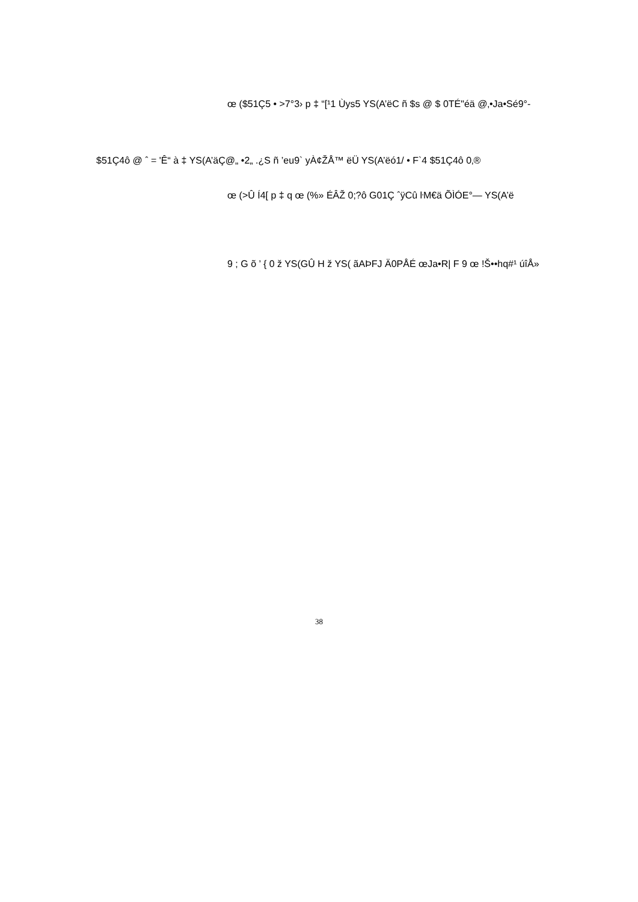œ ($51Ç5 • >7°3› p ‡ “[¹1 Ùys5 YS(A’ëC ñ $s @ $ 0TÉ"éä @‚•Ja•Sé9°-
$51Ç4ô @ ˆ = 'Ê“ à ‡ YS(A’äÇ@„ •2„ .¿S ñ ’eu9` yÀ¢ŽÅ™ ëÜ YS(A’ëó1/ • F`4 $51Ç4ô 0‚®
œ (>Û Í4[ p ‡ q œ (%» ÉÂŽ 0;?ô G01Ç ˆÿCû ŀM€ä ÕÌÓE°— YS(A’ë
9 ; G õ ’ { 0 ž YS(GÛ H ž YS( ãAÞFJ Ä0PÅÉ œJa•R| F 9 œ !Š••hq#¹ úîÅ»
38